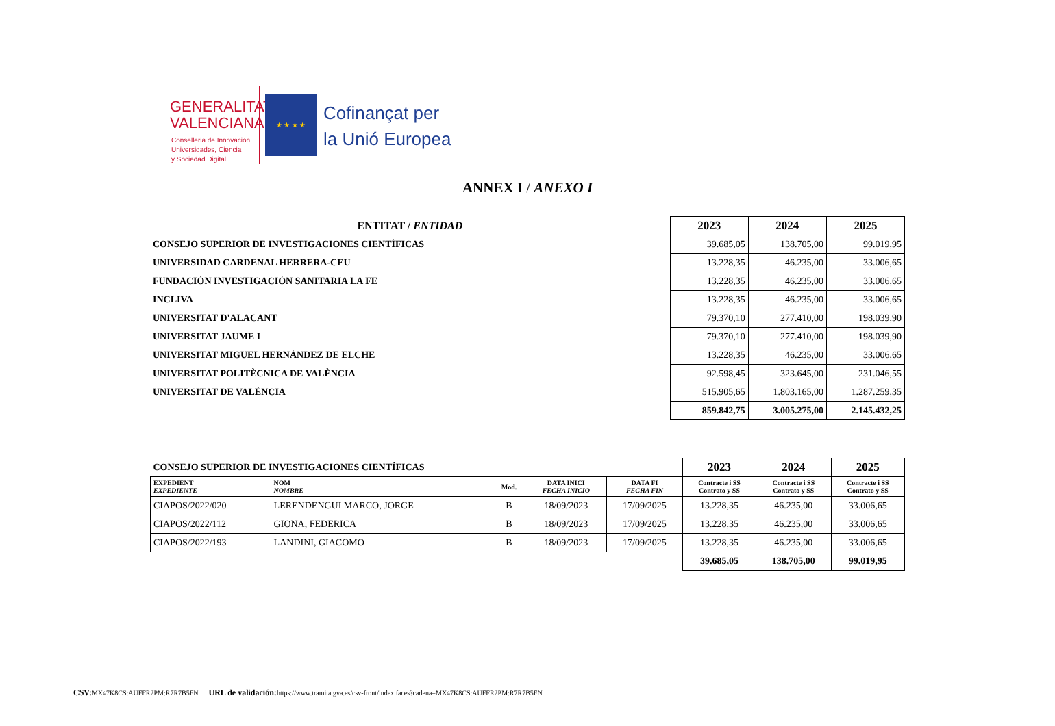GENERALITAT
VALENCIANA
Conselleria de Innovación,
Universidades, Ciencia
y Sociedad Digital
★ ★ ★ ★
Cofinançat per
la Unió Europea
ANNEX I / ANEXO I
| ENTITAT / ENTIDAD | 2023 | 2024 | 2025 |
| --- | --- | --- | --- |
| CONSEJO SUPERIOR DE INVESTIGACIONES CIENTÍFICAS | 39.685,05 | 138.705,00 | 99.019,95 |
| UNIVERSIDAD CARDENAL HERRERA-CEU | 13.228,35 | 46.235,00 | 33.006,65 |
| FUNDACIÓN INVESTIGACIÓN SANITARIA LA FE | 13.228,35 | 46.235,00 | 33.006,65 |
| INCLIVA | 13.228,35 | 46.235,00 | 33.006,65 |
| UNIVERSITAT D'ALACANT | 79.370,10 | 277.410,00 | 198.039,90 |
| UNIVERSITAT JAUME I | 79.370,10 | 277.410,00 | 198.039,90 |
| UNIVERSITAT MIGUEL HERNÁNDEZ DE ELCHE | 13.228,35 | 46.235,00 | 33.006,65 |
| UNIVERSITAT POLITÈCNICA DE VALÈNCIA | 92.598,45 | 323.645,00 | 231.046,55 |
| UNIVERSITAT DE VALÈNCIA | 515.905,65 | 1.803.165,00 | 1.287.259,35 |
| | 859.842,75 | 3.005.275,00 | 2.145.432,25 |
| CONSEJO SUPERIOR DE INVESTIGACIONES CIENTÍFICAS | | | | | 2023 | 2024 | 2025 |
| EXPEDIENT EXPEDIENTE | NOM NOMBRE | Mod. | DATA INICI FECHA INICIO | DATA FI FECHA FIN | Contracte i SS Contrato y SS | Contracte i SS Contrato y SS | Contracte i SS Contrato y SS |
| CIAPOS/2022/020 | LERENDENGUI MARCO, JORGE | B | 18/09/2023 | 17/09/2025 | 13.228,35 | 46.235,00 | 33.006,65 |
| CIAPOS/2022/112 | GIONA, FEDERICA | B | 18/09/2023 | 17/09/2025 | 13.228,35 | 46.235,00 | 33.006,65 |
| CIAPOS/2022/193 | LANDINI, GIACOMO | B | 18/09/2023 | 17/09/2025 | 13.228,35 | 46.235,00 | 33.006,65 |
| | | | | | 39.685,05 | 138.705,00 | 99.019,95 |
CSV: MX47K8CS:AUFFR2PM:R7R7B5FN URL de validación: https://www.tramita.gva.es/csv-front/index.faces?cadena=MX47K8CS:AUFFR2PM:R7R7B5FN